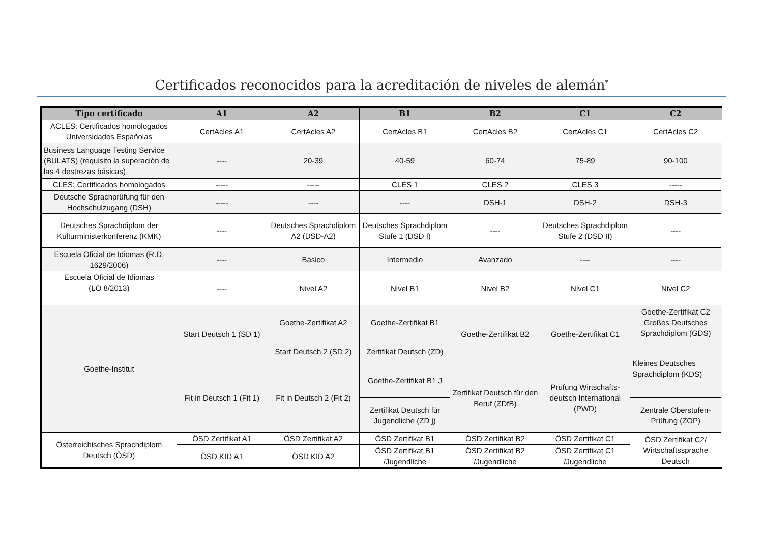Certificados reconocidos para la acreditación de niveles de alemán<sup>*</sup>
| Tipo certificado | A1 | A2 | B1 | B2 | C1 | C2 |
| --- | --- | --- | --- | --- | --- | --- |
| ACLES: Certificados homologados Universidades Españolas | CertAcles A1 | CertAcles A2 | CertAcles B1 | CertAcles B2 | CertAcles C1 | CertAcles C2 |
| Business Language Testing Service (BULATS) (requisito la superación de las 4 destrezas básicas) | ---- | 20-39 | 40-59 | 60-74 | 75-89 | 90-100 |
| CLES: Certificados homologados | ----- | ----- | CLES 1 | CLES 2 | CLES 3 | ----- |
| Deutsche Sprachprüfung für den Hochschulzugang (DSH) | ----- | ---- | ---- | DSH-1 | DSH-2 | DSH-3 |
| Deutsches Sprachdiplom der Kulturministerkonferenz (KMK) | ---- | Deutsches Sprachdiplom A2 (DSD-A2) | Deutsches Sprachdiplom Stufe 1 (DSD I) | ---- | Deutsches Sprachdiplom Stufe 2 (DSD II) | ---- |
| Escuela Oficial de Idiomas (R.D. 1629/2006) | ---- | Básico | Intermedio | Avanzado | ---- | ---- |
| Escuela Oficial de Idiomas (LO 8/2013) | ---- | Nivel A2 | Nivel B1 | Nivel B2 | Nivel C1 | Nivel C2 |
| Goethe-Institut | Start Deutsch 1 (SD 1) | Goethe-Zertifikat A2 | Goethe-Zertifikat B1 | Goethe-Zertifikat B2 | Goethe-Zertifikat C1 | Goethe-Zertifikat C2 Großes Deutsches Sprachdiplom (GDS) |
| | | Start Deutsch 2 (SD 2) | Zertifikat Deutsch (ZD) | | | Kleines Deutsches Sprachdiplom (KDS) |
| | Fit in Deutsch 1 (Fit 1) | Fit in Deutsch 2 (Fit 2) | Goethe-Zertifikat B1 J | Zertifikat Deutsch für den Beruf (ZDfB) | Prüfung Wirtschafts-deutsch International (PWD) | |
| | | | Zertifikat Deutsch für Jugendliche (ZD j) | | | Zentrale Oberstufen-Prüfung (ZOP) |
| Österreichisches Sprachdiplom Deutsch (ÖSD) | ÖSD Zertifikat A1 | ÖSD Zertifikat A2 | ÖSD Zertifikat B1 | ÖSD Zertifikat B2 | ÖSD Zertifikat C1 | ÖSD Zertifikat C2/ Wirtschaftssprache Deutsch |
| | ÖSD KID A1 | ÖSD KID A2 | ÖSD Zertifikat B1 /Jugendliche | ÖSD Zertifikat B2 /Jugendliche | ÖSD Zertifikat C1 /Jugendliche | |